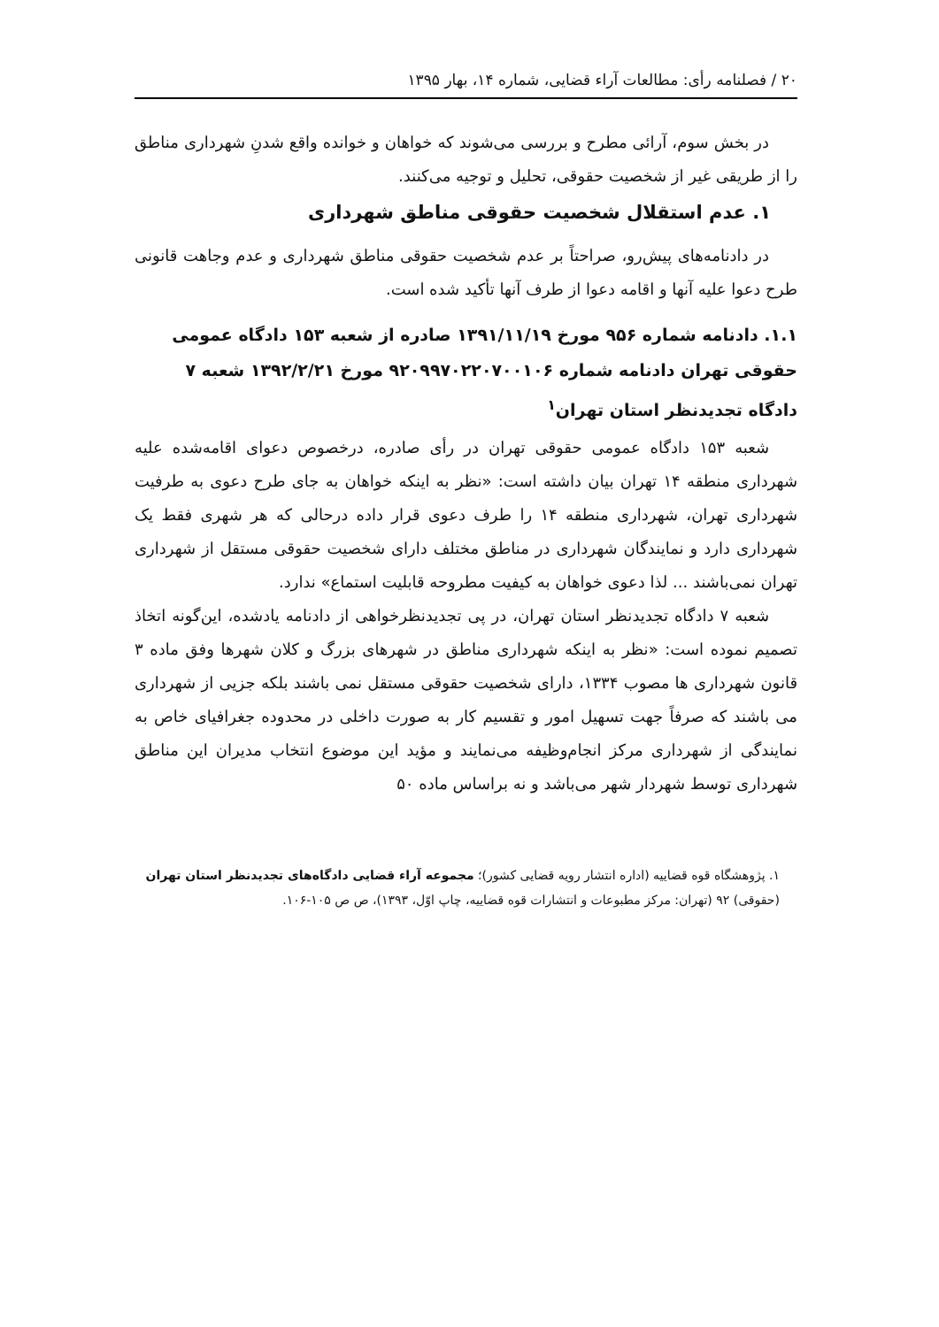۲۰ / فصلنامه رأی: مطالعات آراء قضایی، شماره ۱۴، بهار ۱۳۹۵
در بخش سوم، آرائی مطرح و بررسی می‌شوند که خواهان و خوانده واقع شدنِ شهرداری مناطق را از طریقی غیر از شخصیت حقوقی، تحلیل و توجیه می‌کنند.
۱. عدم استقلال شخصیت حقوقی مناطق شهرداری
در دادنامه‌های پیش‌رو، صراحتاً بر عدم شخصیت حقوقی مناطق شهرداری و عدم وجاهت قانونی طرح دعوا علیه آنها و اقامه دعوا از طرف آنها تأکید شده است.
۱.۱. دادنامه شماره ۹۵۶ مورخ ۱۳۹۱/۱۱/۱۹ صادره از شعبه ۱۵۳ دادگاه عمومی حقوقی تهران دادنامه شماره ۹۲۰۹۹۷۰۲۲۰۷۰۰۱۰۶ مورخ ۱۳۹۲/۲/۲۱ شعبه ۷ دادگاه تجدیدنظر استان تهران<sup>۱</sup>
شعبه ۱۵۳ دادگاه عمومی حقوقی تهران در رأی صادره، درخصوص دعوای اقامه‌شده علیه شهرداری منطقه ۱۴ تهران بیان داشته است: «نظر به اینکه خواهان به جای طرح دعوی به طرفیت شهرداری تهران، شهرداری منطقه ۱۴ را طرف دعوی قرار داده درحالی که هر شهری فقط یک شهرداری دارد و نمایندگان شهرداری در مناطق مختلف دارای شخصیت حقوقی مستقل از شهرداری تهران نمی‌باشند ... لذا دعوی خواهان به کیفیت مطروحه قابلیت استماع» ندارد.
شعبه ۷ دادگاه تجدیدنظر استان تهران، در پی تجدیدنظرخواهی از دادنامه یادشده، این‌گونه اتخاذ تصمیم نموده است: «نظر به اینکه شهرداری مناطق در شهرهای بزرگ و کلان شهرها وفق ماده ۳ قانون شهرداری ها مصوب ۱۳۳۴، دارای شخصیت حقوقی مستقل نمی باشند بلکه جزیی از شهرداری می باشند که صرفاً جهت تسهیل امور و تقسیم کار به صورت داخلی در محدوده جغرافیای خاص به نمایندگی از شهرداری مرکز انجام‌وظیفه می‌نمایند و مؤید این موضوع انتخاب مدیران این مناطق شهرداری توسط شهردار شهر می‌باشد و نه براساس ماده ۵۰
۱. پژوهشگاه قوه قضاییه (اداره انتشار رویه قضایی کشور)؛ مجموعه آراء قضایی دادگاه‌های تجدیدنظر استان تهران (حقوقی) ۹۲ (تهران: مرکز مطبوعات و انتشارات قوه قضاییه، چاپ اوّل، ۱۳۹۳)، ص ص ۱۰۵-۱۰۶.